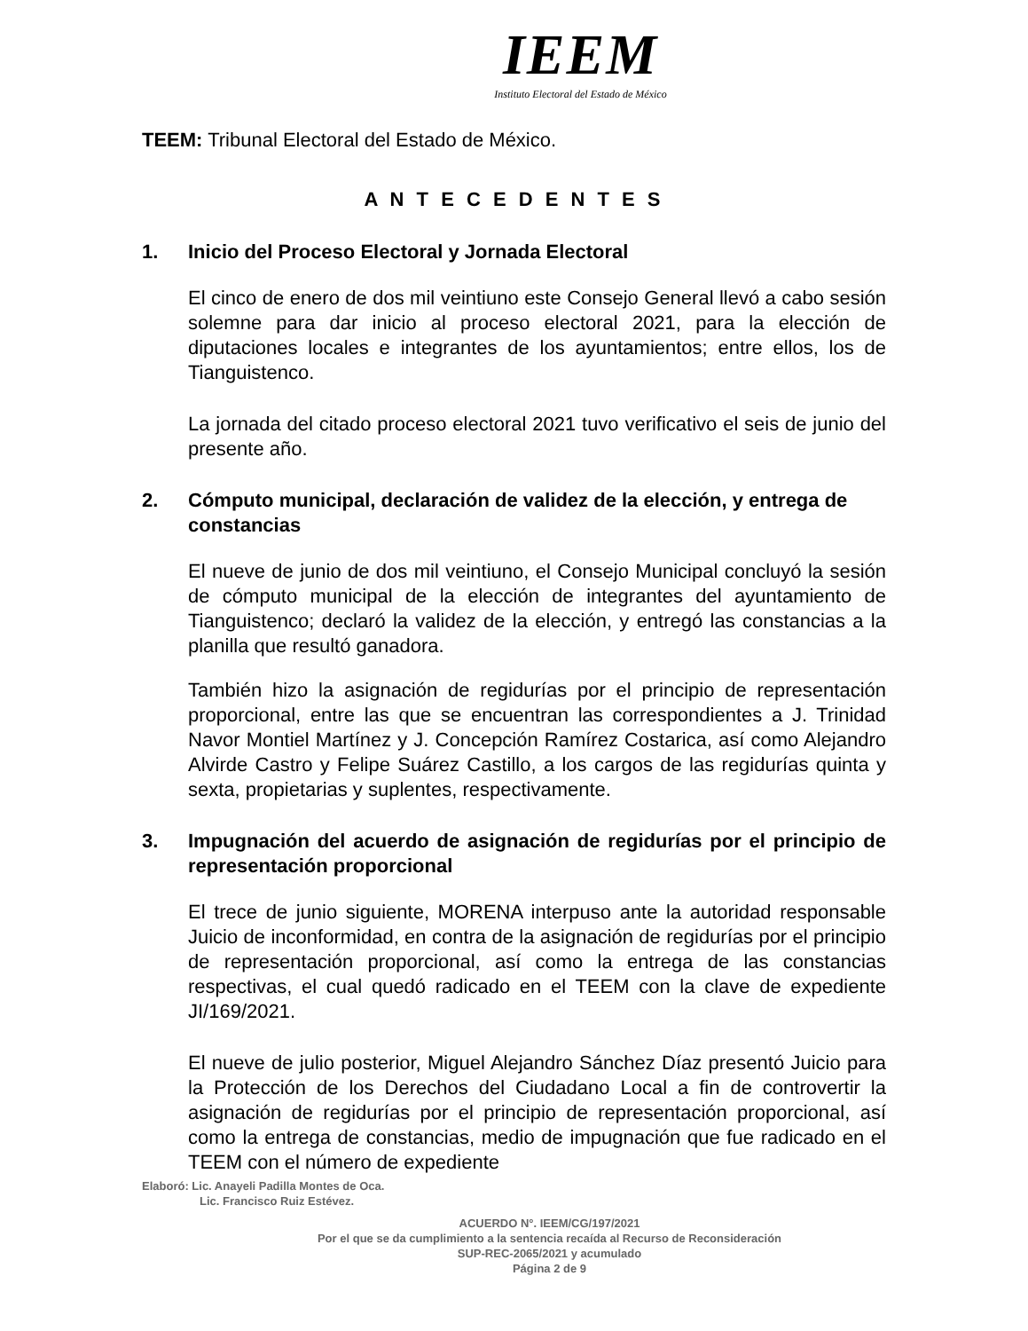IEEM
Instituto Electoral del Estado de México
TEEM: Tribunal Electoral del Estado de México.
A N T E C E D E N T E S
1. Inicio del Proceso Electoral y Jornada Electoral
El cinco de enero de dos mil veintiuno este Consejo General llevó a cabo sesión solemne para dar inicio al proceso electoral 2021, para la elección de diputaciones locales e integrantes de los ayuntamientos; entre ellos, los de Tianguistenco.
La jornada del citado proceso electoral 2021 tuvo verificativo el seis de junio del presente año.
2. Cómputo municipal, declaración de validez de la elección, y entrega de constancias
El nueve de junio de dos mil veintiuno, el Consejo Municipal concluyó la sesión de cómputo municipal de la elección de integrantes del ayuntamiento de Tianguistenco; declaró la validez de la elección, y entregó las constancias a la planilla que resultó ganadora.
También hizo la asignación de regidurías por el principio de representación proporcional, entre las que se encuentran las correspondientes a J. Trinidad Navor Montiel Martínez y J. Concepción Ramírez Costarica, así como Alejandro Alvirde Castro y Felipe Suárez Castillo, a los cargos de las regidurías quinta y sexta, propietarias y suplentes, respectivamente.
3. Impugnación del acuerdo de asignación de regidurías por el principio de representación proporcional
El trece de junio siguiente, MORENA interpuso ante la autoridad responsable Juicio de inconformidad, en contra de la asignación de regidurías por el principio de representación proporcional, así como la entrega de las constancias respectivas, el cual quedó radicado en el TEEM con la clave de expediente JI/169/2021.
El nueve de julio posterior, Miguel Alejandro Sánchez Díaz presentó Juicio para la Protección de los Derechos del Ciudadano Local a fin de controvertir la asignación de regidurías por el principio de representación proporcional, así como la entrega de constancias, medio de impugnación que fue radicado en el TEEM con el número de expediente
Elaboró: Lic. Anayeli Padilla Montes de Oca.
Lic. Francisco Ruiz Estévez.
ACUERDO N°. IEEM/CG/197/2021
Por el que se da cumplimiento a la sentencia recaída al Recurso de Reconsideración
SUP-REC-2065/2021 y acumulado
Página 2 de 9